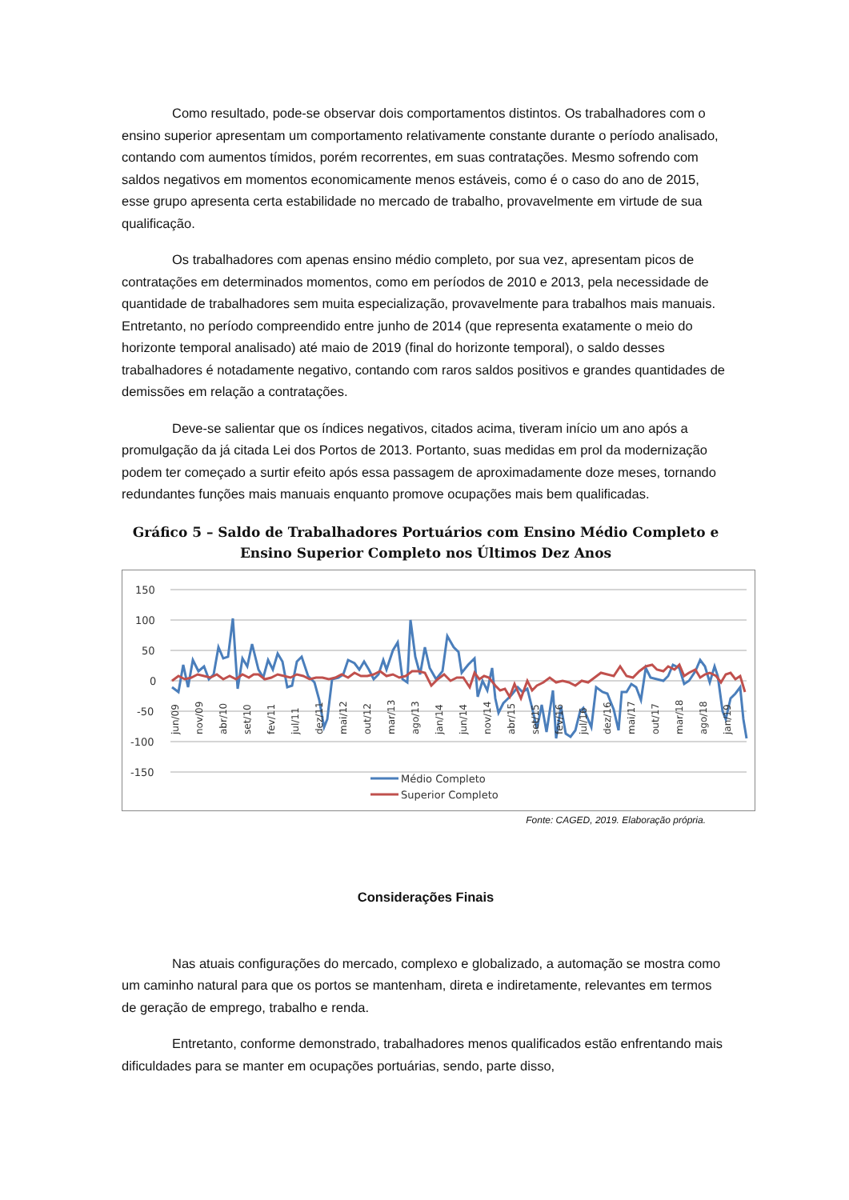Como resultado, pode-se observar dois comportamentos distintos. Os trabalhadores com o ensino superior apresentam um comportamento relativamente constante durante o período analisado, contando com aumentos tímidos, porém recorrentes, em suas contratações. Mesmo sofrendo com saldos negativos em momentos economicamente menos estáveis, como é o caso do ano de 2015, esse grupo apresenta certa estabilidade no mercado de trabalho, provavelmente em virtude de sua qualificação.
Os trabalhadores com apenas ensino médio completo, por sua vez, apresentam picos de contratações em determinados momentos, como em períodos de 2010 e 2013, pela necessidade de quantidade de trabalhadores sem muita especialização, provavelmente para trabalhos mais manuais. Entretanto, no período compreendido entre junho de 2014 (que representa exatamente o meio do horizonte temporal analisado) até maio de 2019 (final do horizonte temporal), o saldo desses trabalhadores é notadamente negativo, contando com raros saldos positivos e grandes quantidades de demissões em relação a contratações.
Deve-se salientar que os índices negativos, citados acima, tiveram início um ano após a promulgação da já citada Lei dos Portos de 2013. Portanto, suas medidas em prol da modernização podem ter começado a surtir efeito após essa passagem de aproximadamente doze meses, tornando redundantes funções mais manuais enquanto promove ocupações mais bem qualificadas.
Gráfico 5 – Saldo de Trabalhadores Portuários com Ensino Médio Completo e Ensino Superior Completo nos Últimos Dez Anos
150
100
50
0
-50
-100
-150
jun/09
nov/09
abr/10
set/10
fev/11
jul/11
dez/11
mai/12
out/12
mar/13
ago/13
jan/14
jun/14
nov/14
abr/15
set/15
fev/16
jul/16
dez/16
mai/17
out/17
mar/18
ago/18
jan/19
Médio Completo
Superior Completo
Fonte: CAGED, 2019. Elaboração própria.
Considerações Finais
Nas atuais configurações do mercado, complexo e globalizado, a automação se mostra como um caminho natural para que os portos se mantenham, direta e indiretamente, relevantes em termos de geração de emprego, trabalho e renda.
Entretanto, conforme demonstrado, trabalhadores menos qualificados estão enfrentando mais dificuldades para se manter em ocupações portuárias, sendo, parte disso,